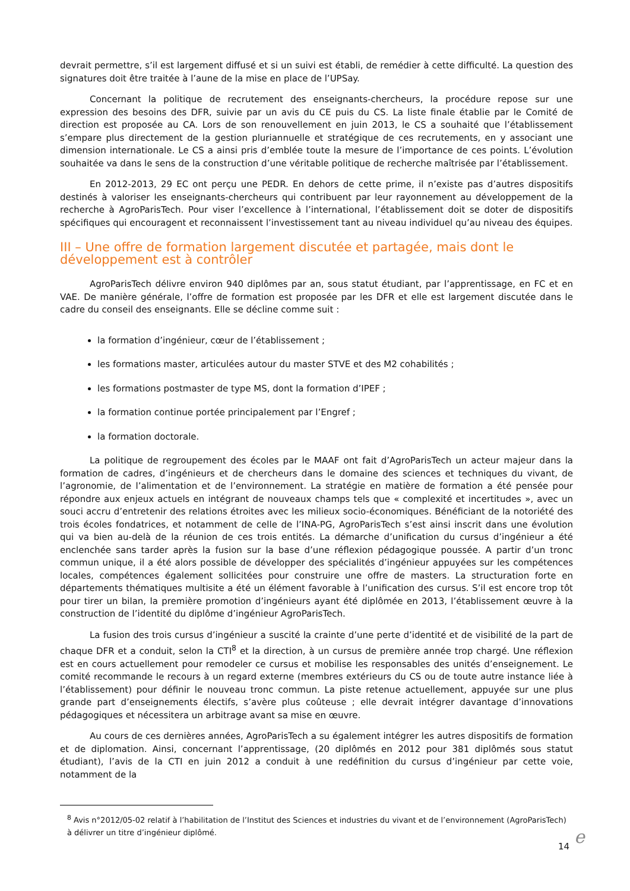devrait permettre, s’il est largement diffusé et si un suivi est établi, de remédier à cette difficulté. La question des signatures doit être traitée à l’aune de la mise en place de l’UPSay.
Concernant la politique de recrutement des enseignants-chercheurs, la procédure repose sur une expression des besoins des DFR, suivie par un avis du CE puis du CS. La liste finale établie par le Comité de direction est proposée au CA. Lors de son renouvellement en juin 2013, le CS a souhaité que l’établissement s’empare plus directement de la gestion pluriannuelle et stratégique de ces recrutements, en y associant une dimension internationale. Le CS a ainsi pris d’emblée toute la mesure de l’importance de ces points. L’évolution souhaitée va dans le sens de la construction d’une véritable politique de recherche maîtrisée par l’établissement.
En 2012-2013, 29 EC ont perçu une PEDR. En dehors de cette prime, il n’existe pas d’autres dispositifs destinés à valoriser les enseignants-chercheurs qui contribuent par leur rayonnement au développement de la recherche à AgroParisTech. Pour viser l’excellence à l’international, l’établissement doit se doter de dispositifs spécifiques qui encouragent et reconnaissent l’investissement tant au niveau individuel qu’au niveau des équipes.
III – Une offre de formation largement discutée et partagée, mais dont le développement est à contrôler
AgroParisTech délivre environ 940 diplômes par an, sous statut étudiant, par l’apprentissage, en FC et en VAE. De manière générale, l’offre de formation est proposée par les DFR et elle est largement discutée dans le cadre du conseil des enseignants. Elle se décline comme suit :
la formation d’ingénieur, cœur de l’établissement ;
les formations master, articulées autour du master STVE et des M2 cohabilités ;
les formations postmaster de type MS, dont la formation d’IPEF ;
la formation continue portée principalement par l’Engref ;
la formation doctorale.
La politique de regroupement des écoles par le MAAF ont fait d’AgroParisTech un acteur majeur dans la formation de cadres, d’ingénieurs et de chercheurs dans le domaine des sciences et techniques du vivant, de l’agronomie, de l’alimentation et de l’environnement. La stratégie en matière de formation a été pensée pour répondre aux enjeux actuels en intégrant de nouveaux champs tels que « complexité et incertitudes », avec un souci accru d’entretenir des relations étroites avec les milieux socio-économiques. Bénéficiant de la notoriété des trois écoles fondatrices, et notamment de celle de l’INA-PG, AgroParisTech s’est ainsi inscrit dans une évolution qui va bien au-delà de la réunion de ces trois entités. La démarche d’unification du cursus d’ingénieur a été enclenchée sans tarder après la fusion sur la base d’une réflexion pédagogique poussée. A partir d’un tronc commun unique, il a été alors possible de développer des spécialités d’ingénieur appuyées sur les compétences locales, compétences également sollicitées pour construire une offre de masters. La structuration forte en départements thématiques multisite a été un élément favorable à l’unification des cursus. S’il est encore trop tôt pour tirer un bilan, la première promotion d’ingénieurs ayant été diplômée en 2013, l’établissement œuvre à la construction de l’identité du diplôme d’ingénieur AgroParisTech.
La fusion des trois cursus d’ingénieur a suscité la crainte d’une perte d’identité et de visibilité de la part de chaque DFR et a conduit, selon la CTI<sup>8</sup> et la direction, à un cursus de première année trop chargé. Une réflexion est en cours actuellement pour remodeler ce cursus et mobilise les responsables des unités d’enseignement. Le comité recommande le recours à un regard externe (membres extérieurs du CS ou de toute autre instance liée à l’établissement) pour définir le nouveau tronc commun. La piste retenue actuellement, appuyée sur une plus grande part d’enseignements électifs, s’avère plus coûteuse ; elle devrait intégrer davantage d’innovations pédagogiques et nécessitera un arbitrage avant sa mise en œuvre.
Au cours de ces dernières années, AgroParisTech a su également intégrer les autres dispositifs de formation et de diplomation. Ainsi, concernant l’apprentissage, (20 diplômés en 2012 pour 381 diplômés sous statut étudiant), l’avis de la CTI en juin 2012 a conduit à une redéfinition du cursus d’ingénieur par cette voie, notamment de la
<sup>8</sup> Avis n°2012/05-02 relatif à l’habilitation de l’Institut des Sciences et industries du vivant et de l’environnement (AgroParisTech) à délivrer un titre d’ingénieur diplômé.
14 e